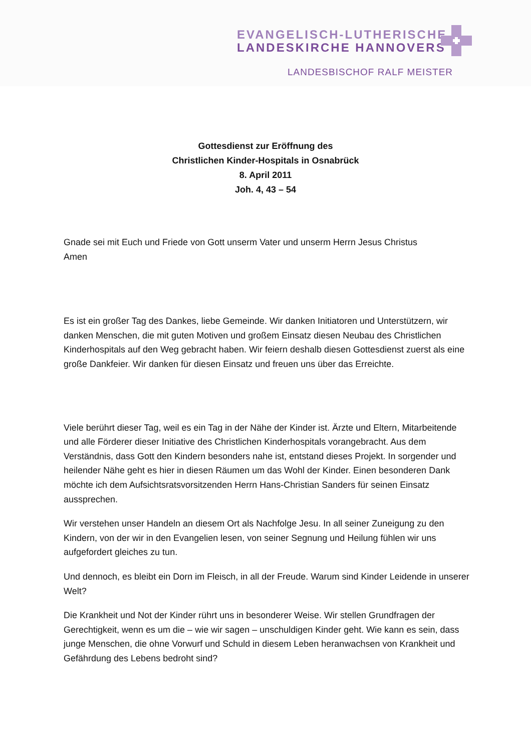EVANGELISCH-LUTHERISCHE
LANDESKIRCHE HANNOVERS
LANDESBISCHOF RALF MEISTER
Gottesdienst zur Eröffnung des
Christlichen Kinder-Hospitals in Osnabrück
8. April 2011
Joh. 4, 43 – 54
Gnade sei mit Euch und Friede von Gott unserm Vater und unserm Herrn Jesus Christus
Amen
Es ist ein großer Tag des Dankes, liebe Gemeinde. Wir danken Initiatoren und Unterstützern, wir danken Menschen, die mit guten Motiven und großem Einsatz diesen Neubau des Christlichen Kinderhospitals auf den Weg gebracht haben. Wir feiern deshalb diesen Gottesdienst zuerst als eine große Dankfeier. Wir danken für diesen Einsatz und freuen uns über das Erreichte.
Viele berührt dieser Tag, weil es ein Tag in der Nähe der Kinder ist. Ärzte und Eltern, Mitarbeitende und alle Förderer dieser Initiative des Christlichen Kinderhospitals vorangebracht. Aus dem Verständnis, dass Gott den Kindern besonders nahe ist, entstand dieses Projekt. In sorgender und heilender Nähe geht es hier in diesen Räumen um das Wohl der Kinder. Einen besonderen Dank möchte ich dem Aufsichtsratsvorsitzenden Herrn Hans-Christian Sanders für seinen Einsatz aussprechen.
Wir verstehen unser Handeln an diesem Ort als Nachfolge Jesu. In all seiner Zuneigung zu den Kindern, von der wir in den Evangelien lesen, von seiner Segnung und Heilung fühlen wir uns aufgefordert gleiches zu tun.
Und dennoch, es bleibt ein Dorn im Fleisch, in all der Freude. Warum sind Kinder Leidende in unserer Welt?
Die Krankheit und Not der Kinder rührt uns in besonderer Weise. Wir stellen Grundfragen der Gerechtigkeit, wenn es um die – wie wir sagen – unschuldigen Kinder geht. Wie kann es sein, dass junge Menschen, die ohne Vorwurf und Schuld in diesem Leben heranwachsen von Krankheit und Gefährdung des Lebens bedroht sind?